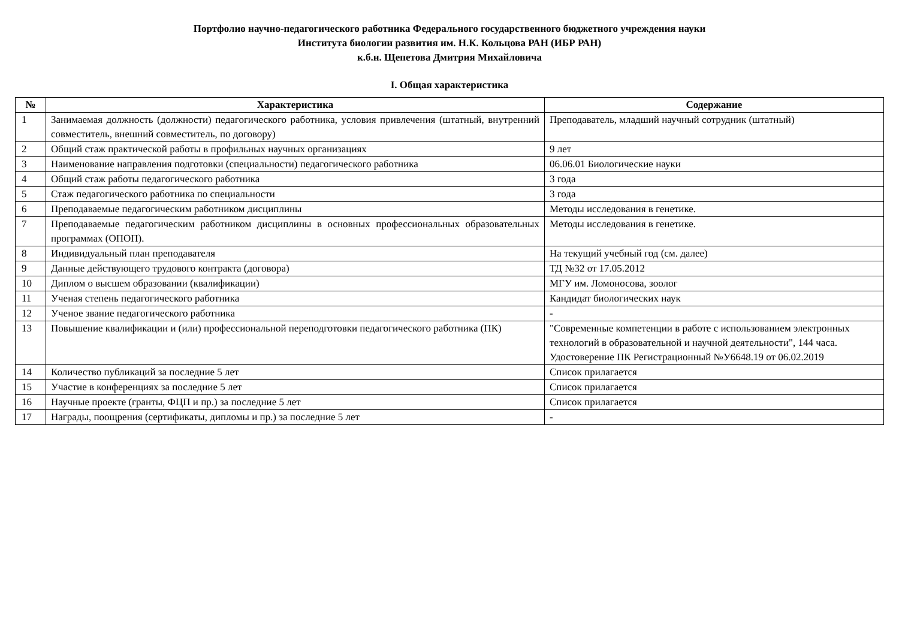Портфолио научно-педагогического работника Федерального государственного бюджетного учреждения науки
Института биологии развития им. Н.К. Кольцова РАН (ИБР РАН)
к.б.н. Щепетова Дмитрия Михайловича
I. Общая характеристика
| № | Характеристика | Содержание |
| --- | --- | --- |
| 1 | Занимаемая должность (должности) педагогического работника, условия привлечения (штатный, внутренний совместитель, внешний совместитель, по договору) | Преподаватель, младший научный сотрудник (штатный) |
| 2 | Общий стаж практической работы в профильных научных организациях | 9 лет |
| 3 | Наименование направления подготовки (специальности) педагогического работника | 06.06.01 Биологические науки |
| 4 | Общий стаж работы педагогического работника | 3 года |
| 5 | Стаж педагогического работника по специальности | 3 года |
| 6 | Преподаваемые педагогическим работником дисциплины | Методы исследования в генетике. |
| 7 | Преподаваемые педагогическим работником дисциплины в основных профессиональных образовательных программах (ОПОП). | Методы исследования в генетике. |
| 8 | Индивидуальный план преподавателя | На текущий учебный год (см. далее) |
| 9 | Данные действующего трудового контракта (договора) | ТД №32 от 17.05.2012 |
| 10 | Диплом о высшем образовании (квалификации) | МГУ им. Ломоносова, зоолог |
| 11 | Ученая степень педагогического работника | Кандидат биологических наук |
| 12 | Ученое звание педагогического работника | - |
| 13 | Повышение квалификации и (или) профессиональной переподготовки педагогического работника (ПК) | "Современные компетенции в работе с использованием электронных технологий в образовательной и научной деятельности", 144 часа. Удостоверение ПК Регистрационный №У6648.19 от 06.02.2019 |
| 14 | Количество публикаций за последние 5 лет | Список прилагается |
| 15 | Участие в конференциях за последние 5 лет | Список прилагается |
| 16 | Научные проекте (гранты, ФЦП и пр.) за последние 5 лет | Список прилагается |
| 17 | Награды, поощрения (сертификаты, дипломы и пр.) за последние 5 лет | - |